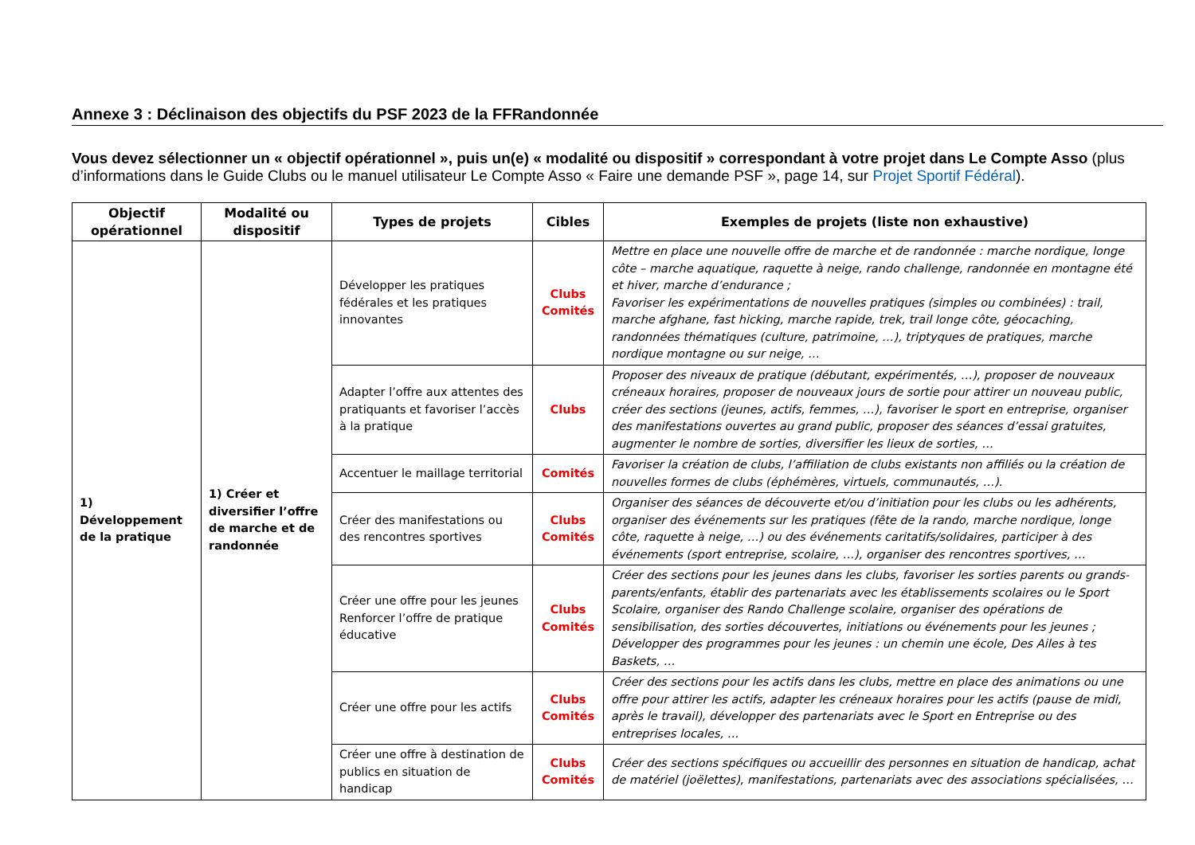Annexe 3 : Déclinaison des objectifs du PSF 2023 de la FFRandonnée
Vous devez sélectionner un « objectif opérationnel », puis un(e) « modalité ou dispositif » correspondant à votre projet dans Le Compte Asso (plus d’informations dans le Guide Clubs ou le manuel utilisateur Le Compte Asso « Faire une demande PSF », page 14, sur Projet Sportif Fédéral).
| Objectif opérationnel | Modalité ou dispositif | Types de projets | Cibles | Exemples de projets (liste non exhaustive) |
| --- | --- | --- | --- | --- |
| 1) Développement de la pratique | 1) Créer et diversifier l’offre de marche et de randonnée | Développer les pratiques fédérales et les pratiques innovantes | Clubs Comités | Mettre en place une nouvelle offre de marche et de randonnée : marche nordique, longe côte – marche aquatique, raquette à neige, rando challenge, randonnée en montagne été et hiver, marche d’endurance ; Favoriser les expérimentations de nouvelles pratiques (simples ou combinées) : trail, marche afghane, fast hicking, marche rapide, trek, trail longe côte, géocaching, randonnées thématiques (culture, patrimoine, …), triptyques de pratiques, marche nordique montagne ou sur neige, … |
| | | Adapter l’offre aux attentes des pratiquants et favoriser l’accès à la pratique | Clubs | Proposer des niveaux de pratique (débutant, expérimentés, …), proposer de nouveaux créneaux horaires, proposer de nouveaux jours de sortie pour attirer un nouveau public, créer des sections (jeunes, actifs, femmes, …), favoriser le sport en entreprise, organiser des manifestations ouvertes au grand public, proposer des séances d’essai gratuites, augmenter le nombre de sorties, diversifier les lieux de sorties, … |
| | | Accentuer le maillage territorial | Comités | Favoriser la création de clubs, l’affiliation de clubs existants non affiliés ou la création de nouvelles formes de clubs (éphémères, virtuels, communautés, …). |
| | | Créer des manifestations ou des rencontres sportives | Clubs Comités | Organiser des séances de découverte et/ou d’initiation pour les clubs ou les adhérents, organiser des événements sur les pratiques (fête de la rando, marche nordique, longe côte, raquette à neige, …) ou des événements caritatifs/solidaires, participer à des événements (sport entreprise, scolaire, …), organiser des rencontres sportives, … |
| | | Créer une offre pour les jeunes Renforcer l’offre de pratique éducative | Clubs Comités | Créer des sections pour les jeunes dans les clubs, favoriser les sorties parents ou grands-parents/enfants, établir des partenariats avec les établissements scolaires ou le Sport Scolaire, organiser des Rando Challenge scolaire, organiser des opérations de sensibilisation, des sorties découvertes, initiations ou événements pour les jeunes ; Développer des programmes pour les jeunes : un chemin une école, Des Ailes à tes Baskets, … |
| | | Créer une offre pour les actifs | Clubs Comités | Créer des sections pour les actifs dans les clubs, mettre en place des animations ou une offre pour attirer les actifs, adapter les créneaux horaires pour les actifs (pause de midi, après le travail), développer des partenariats avec le Sport en Entreprise ou des entreprises locales, … |
| | | Créer une offre à destination de publics en situation de handicap | Clubs Comités | Créer des sections spécifiques ou accueillir des personnes en situation de handicap, achat de matériel (joëlettes), manifestations, partenariats avec des associations spécialisées, … |